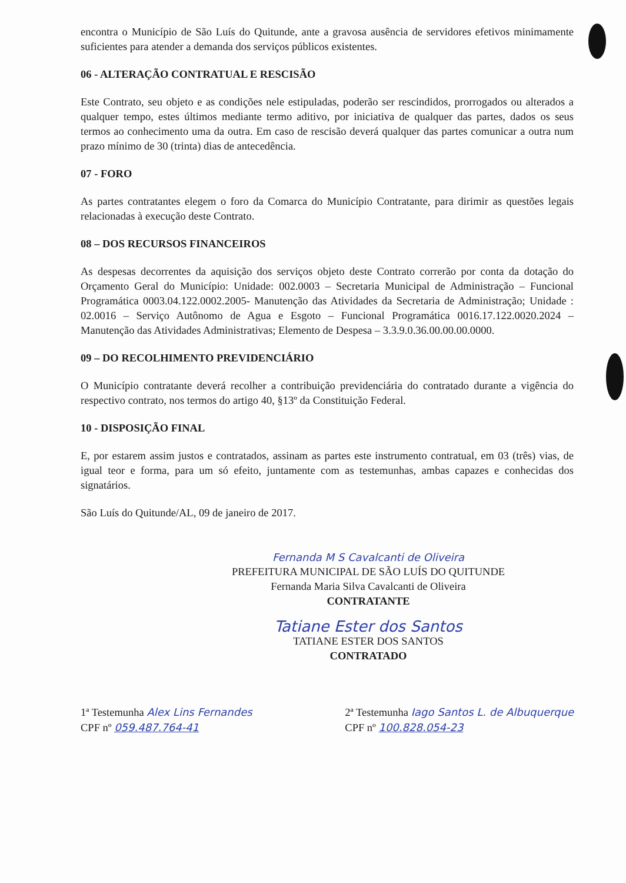encontra o Município de São Luís do Quitunde, ante a gravosa ausência de servidores efetivos minimamente suficientes para atender a demanda dos serviços públicos existentes.
06 - ALTERAÇÃO CONTRATUAL E RESCISÃO
Este Contrato, seu objeto e as condições nele estipuladas, poderão ser rescindidos, prorrogados ou alterados a qualquer tempo, estes últimos mediante termo aditivo, por iniciativa de qualquer das partes, dados os seus termos ao conhecimento uma da outra. Em caso de rescisão deverá qualquer das partes comunicar a outra num prazo mínimo de 30 (trinta) dias de antecedência.
07 - FORO
As partes contratantes elegem o foro da Comarca do Município Contratante, para dirimir as questões legais relacionadas à execução deste Contrato.
08 – DOS RECURSOS FINANCEIROS
As despesas decorrentes da aquisição dos serviços objeto deste Contrato correrão por conta da dotação do Orçamento Geral do Município: Unidade: 002.0003 – Secretaria Municipal de Administração – Funcional Programática 0003.04.122.0002.2005- Manutenção das Atividades da Secretaria de Administração; Unidade : 02.0016 – Serviço Autônomo de Agua e Esgoto – Funcional Programática 0016.17.122.0020.2024 – Manutenção das Atividades Administrativas; Elemento de Despesa – 3.3.9.0.36.00.00.00.0000.
09 – DO RECOLHIMENTO PREVIDENCIÁRIO
O Município contratante deverá recolher a contribuição previdenciária do contratado durante a vigência do respectivo contrato, nos termos do artigo 40, §13º da Constituição Federal.
10 - DISPOSIÇÃO FINAL
E, por estarem assim justos e contratados, assinam as partes este instrumento contratual, em 03 (três) vias, de igual teor e forma, para um só efeito, juntamente com as testemunhas, ambas capazes e conhecidas dos signatários.
São Luís do Quitunde/AL, 09 de janeiro de 2017.
Fernanda M S Cavalcanti de Oliveira
PREFEITURA MUNICIPAL DE SÃO LUÍS DO QUITUNDE
Fernanda Maria Silva Cavalcanti de Oliveira
CONTRATANTE
Tatiane Ester dos Santos
TATIANE ESTER DOS SANTOS
CONTRATADO
1ª Testemunha Alex Lins Fernandes
CPF nº 059.487.764-41
2ª Testemunha Iago Santos L. de Albuquerque
CPF nº 100.828.054-23